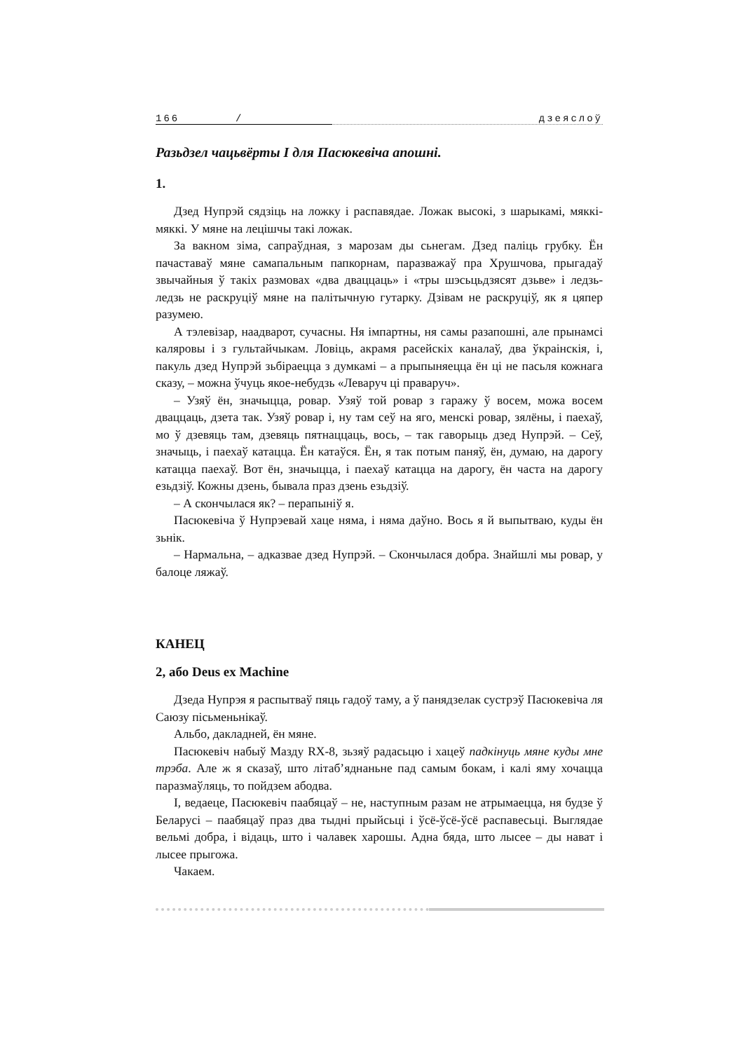166 / дзеяслоў
Разьдзел чацьвёрты І для Пасюкевіча апошні.
1.
Дзед Нупрэй сядзіць на ложку і распавядае. Ложак высокі, з шарыкамі, мяккі-мяккі. У мяне на лецішчы такі ложак.
За вакном зіма, сапраўдная, з марозам ды сьнегам. Дзед паліць грубку. Ён пачаставаў мяне самапальным папкорнам, паразважаў пра Хрушчова, прыгадаў звычайныя ў такіх размовах «два дваццаць» і «тры шэсьцьдзясят дзьве» і ледзь-ледзь не раскруціў мяне на палітычную гутарку. Дзівам не раскруціў, як я цяпер разумею.
А тэлевізар, наадварот, сучасны. Ня імпартны, ня самы разапошні, але прынамсі каляровы і з гультайчыкам. Ловіць, акрамя расейскіх каналаў, два ўкраінскія, і, пакуль дзед Нупрэй зьбіраецца з думкамі – а прыпыняецца ён ці не пасьля кожнага сказу, – можна ўчуць якое-небудзь «Леваруч ці праваруч».
– Узяў ён, значыцца, ровар. Узяў той ровар з гаражу ў восем, можа восем дваццаць, дзета так. Узяў ровар і, ну там сеў на яго, менскі ровар, зялёны, і паехаў, мо ў дзевяць там, дзевяць пятнаццаць, вось, – так гаворыць дзед Нупрэй. – Сеў, значыць, і паехаў катацца. Ён катаўся. Ён, я так потым паняў, ён, думаю, на дарогу катацца паехаў. Вот ён, значыцца, і паехаў катацца на дарогу, ён часта на дарогу езьдзіў. Кожны дзень, бывала праз дзень езьдзіў.
– А скончылася як? – перапыніў я.
Пасюкевіча ў Нупрэевай хаце няма, і няма даўно. Вось я й выпытваю, куды ён зьнік.
– Нармальна, – адказвае дзед Нупрэй. – Скончылася добра. Знайшлі мы ровар, у балоце ляжаў.
КАНЕЦ
2, або Deus ex Machine
Дзеда Нупрэя я распытваў пяць гадоў таму, а ў панядзелак сустрэў Пасюкевіча ля Саюзу пісьменьнікаў.
Альбо, дакладней, ён мяне.
Пасюкевіч набыў Мазду RX-8, зьзяў радасьцю і хацеў падкінуць мяне куды мне трэба. Але ж я сказаў, што літаб’яднаньне пад самым бокам, і калі яму хочацца паразмаўляць, то пойдзем абодва.
І, ведаеце, Пасюкевіч паабяцаў – не, наступным разам не атрымаецца, ня будзе ў Беларусі – паабяцаў праз два тыдні прыйсьці і ўсё-ўсё-ўсё распавесьці. Выглядае вельмі добра, і відаць, што і чалавек харошы. Адна бяда, што лысее – ды нават і лысее прыгожа.
Чакаем.